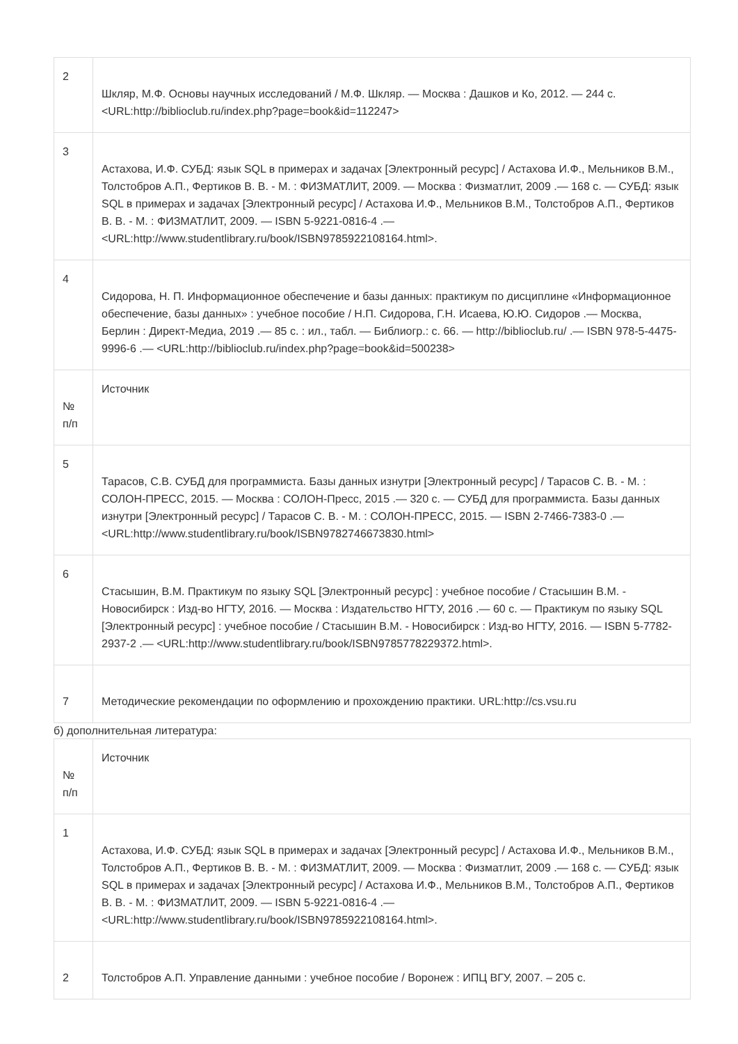| 2 | Шкляр, М.Ф. Основы научных исследований / М.Ф. Шкляр. — Москва : Дашков и Ко, 2012. — 244 с. <URL:http://biblioclub.ru/index.php?page=book&id=112247> |
| 3 | Астахова, И.Ф. СУБД: язык SQL в примерах и задачах [Электронный ресурс] / Астахова И.Ф., Мельников В.М., Толстобров А.П., Фертиков В. В. - М. : ФИЗМАТЛИТ, 2009. — Москва : Физматлит, 2009 .— 168 с. — СУБД: язык SQL в примерах и задачах [Электронный ресурс] / Астахова И.Ф., Мельников В.М., Толстобров А.П., Фертиков В. В. - М. : ФИЗМАТЛИТ, 2009. — ISBN 5-9221-0816-4 .— <URL:http://www.studentlibrary.ru/book/ISBN9785922108164.html>. |
| 4 | Сидорова, Н. П. Информационное обеспечение и базы данных: практикум по дисциплине «Информационное обеспечение, базы данных» : учебное пособие / Н.П. Сидорова, Г.Н. Исаева, Ю.Ю. Сидоров .— Москва, Берлин : Директ-Медиа, 2019 .— 85 с. : ил., табл. — Библиогр.: с. 66. — http://biblioclub.ru/ .— ISBN 978-5-4475-9996-6 .— <URL:http://biblioclub.ru/index.php?page=book&id=500238> |
| № п/п | Источник |
| 5 | Тарасов, С.В. СУБД для программиста. Базы данных изнутри [Электронный ресурс] / Тарасов С. В. - М. : СОЛОН-ПРЕСС, 2015. — Москва : СОЛОН-Пресс, 2015 .— 320 с. — СУБД для программиста. Базы данных изнутри [Электронный ресурс] / Тарасов С. В. - М. : СОЛОН-ПРЕСС, 2015. — ISBN 2-7466-7383-0 .— <URL:http://www.studentlibrary.ru/book/ISBN9782746673830.html> |
| 6 | Стасышин, В.М. Практикум по языку SQL [Электронный ресурс] : учебное пособие / Стасышин В.М. - Новосибирск : Изд-во НГТУ, 2016. — Москва : Издательство НГТУ, 2016 .— 60 с. — Практикум по языку SQL [Электронный ресурс] : учебное пособие / Стасышин В.М. - Новосибирск : Изд-во НГТУ, 2016. — ISBN 5-7782-2937-2 .— <URL:http://www.studentlibrary.ru/book/ISBN9785778229372.html>. |
| 7 | Методические рекомендации по оформлению и прохождению практики. URL:http://cs.vsu.ru |
б) дополнительная литература:
| № п/п | Источник |
| --- | --- |
| 1 | Астахова, И.Ф. СУБД: язык SQL в примерах и задачах [Электронный ресурс] / Астахова И.Ф., Мельников В.М., Толстобров А.П., Фертиков В. В. - М. : ФИЗМАТЛИТ, 2009. — Москва : Физматлит, 2009 .— 168 с. — СУБД: язык SQL в примерах и задачах [Электронный ресурс] / Астахова И.Ф., Мельников В.М., Толстобров А.П., Фертиков В. В. - М. : ФИЗМАТЛИТ, 2009. — ISBN 5-9221-0816-4 .— <URL:http://www.studentlibrary.ru/book/ISBN9785922108164.html>. |
| 2 | Толстобров А.П. Управление данными : учебное пособие / Воронеж : ИПЦ ВГУ, 2007. – 205 с. |